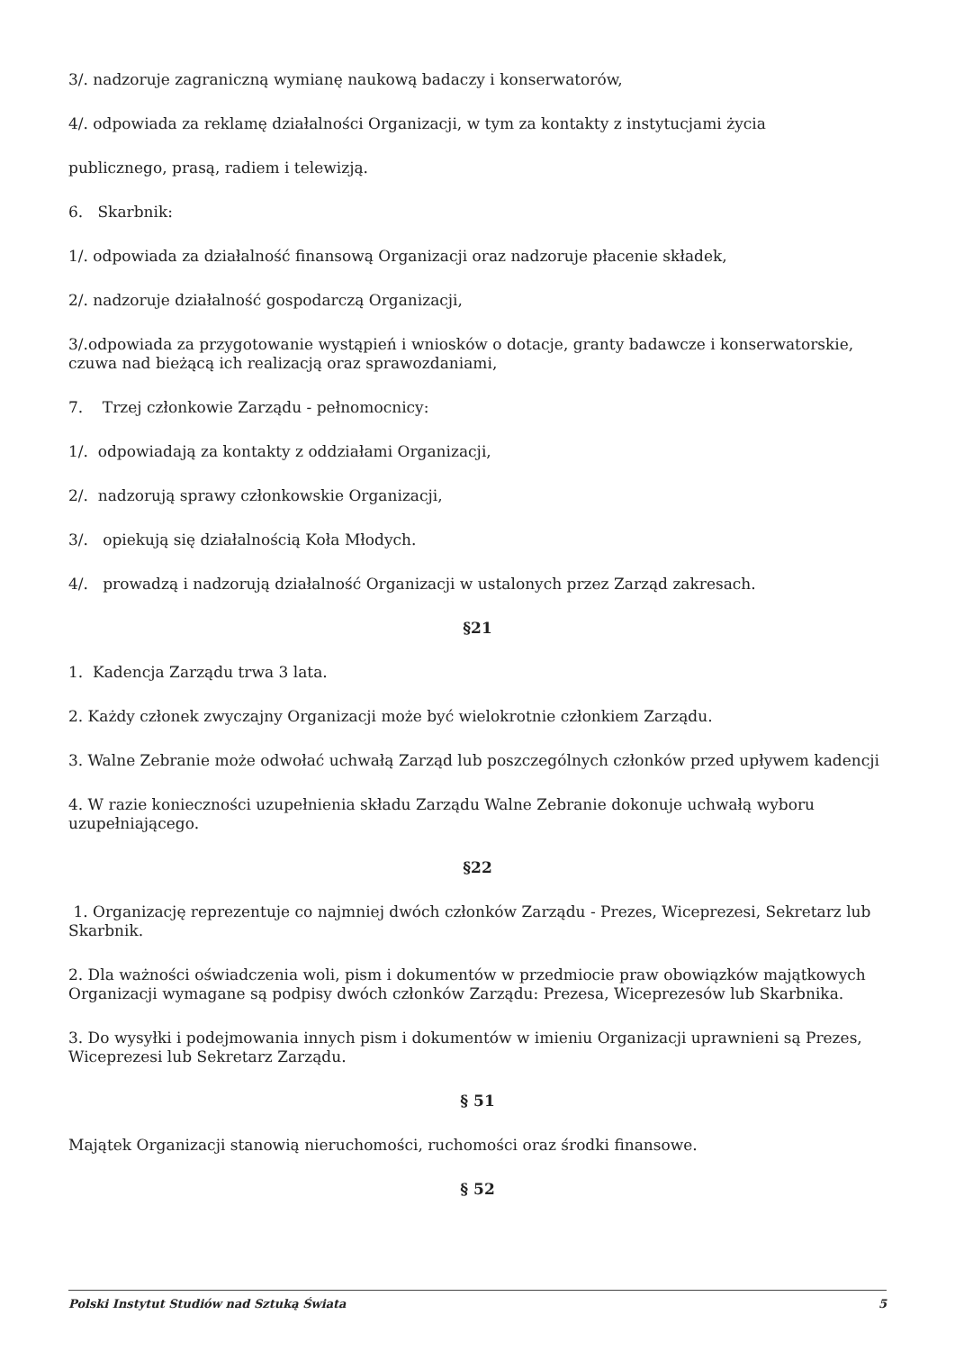3/. nadzoruje zagraniczną wymianę naukową badaczy i konserwatorów,
4/. odpowiada za reklamę działalności Organizacji, w tym za kontakty z instytucjami życia
publicznego, prasą, radiem i telewizją.
6. Skarbnik:
1/. odpowiada za działalność finansową Organizacji oraz nadzoruje płacenie składek,
2/. nadzoruje działalność gospodarczą Organizacji,
3/.odpowiada za przygotowanie wystąpień i wniosków o dotacje, granty badawcze i konserwatorskie, czuwa nad bieżącą ich realizacją oraz sprawozdaniami,
7. Trzej członkowie Zarządu - pełnomocnicy:
1/. odpowiadają za kontakty z oddziałami Organizacji,
2/. nadzorują sprawy członkowskie Organizacji,
3/. opiekują się działalnością Koła Młodych.
4/. prowadzą i nadzorują działalność Organizacji w ustalonych przez Zarząd zakresach.
§21
1. Kadencja Zarządu trwa 3 lata.
2. Każdy członek zwyczajny Organizacji może być wielokrotnie członkiem Zarządu.
3. Walne Zebranie może odwołać uchwałą Zarząd lub poszczególnych członków przed upływem kadencji
4. W razie konieczności uzupełnienia składu Zarządu Walne Zebranie dokonuje uchwałą wyboru uzupełniającego.
§22
1. Organizację reprezentuje co najmniej dwóch członków Zarządu - Prezes, Wiceprezesi, Sekretarz lub Skarbnik.
2. Dla ważności oświadczenia woli, pism i dokumentów w przedmiocie praw obowiązków majątkowych Organizacji wymagane są podpisy dwóch członków Zarządu: Prezesa, Wiceprezesów lub Skarbnika.
3. Do wysyłki i podejmowania innych pism i dokumentów w imieniu Organizacji uprawnieni są Prezes, Wiceprezesi lub Sekretarz Zarządu.
§ 51
Majątek Organizacji stanowią nieruchomości, ruchomości oraz środki finansowe.
§ 52
Polski Instytut Studiów nad Sztuką Świata 5